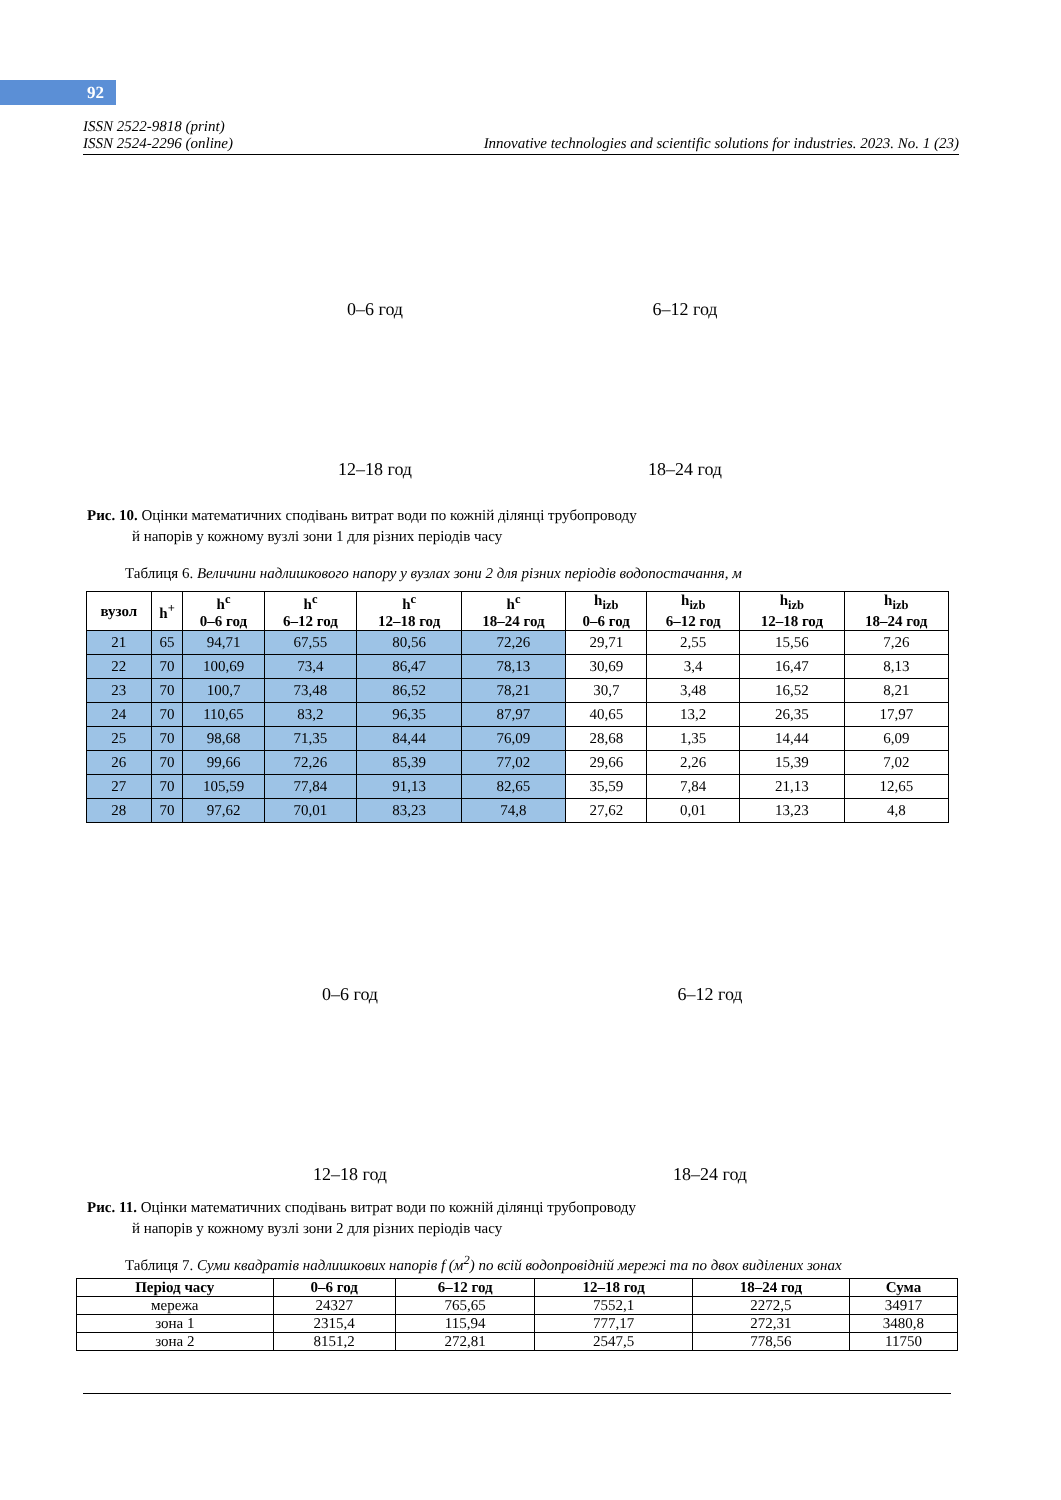92
ISSN 2522-9818 (print)
ISSN 2524-2296 (online) Innovative technologies and scientific solutions for industries. 2023. No. 1 (23)
0–6 год
6–12 год
12–18 год
18–24 год
Рис. 10. Оцінки математичних сподівань витрат води по кожній ділянці трубопроводу
й напорів у кожному вузлі зони 1 для різних періодів часу
Таблиця 6. Величини надлишкового напору у вузлах зони 2 для різних періодів водопостачання, м
| вузол | h<sup>+</sup> | h<sup>c</sup> 0–6 год | h<sup>c</sup> 6–12 год | h<sup>c</sup> 12–18 год | h<sup>c</sup> 18–24 год | h<sub>izb</sub> 0–6 год | h<sub>izb</sub> 6–12 год | h<sub>izb</sub> 12–18 год | h<sub>izb</sub> 18–24 год |
| --- | --- | --- | --- | --- | --- | --- | --- | --- | --- |
| 21 | 65 | 94,71 | 67,55 | 80,56 | 72,26 | 29,71 | 2,55 | 15,56 | 7,26 |
| 22 | 70 | 100,69 | 73,4 | 86,47 | 78,13 | 30,69 | 3,4 | 16,47 | 8,13 |
| 23 | 70 | 100,7 | 73,48 | 86,52 | 78,21 | 30,7 | 3,48 | 16,52 | 8,21 |
| 24 | 70 | 110,65 | 83,2 | 96,35 | 87,97 | 40,65 | 13,2 | 26,35 | 17,97 |
| 25 | 70 | 98,68 | 71,35 | 84,44 | 76,09 | 28,68 | 1,35 | 14,44 | 6,09 |
| 26 | 70 | 99,66 | 72,26 | 85,39 | 77,02 | 29,66 | 2,26 | 15,39 | 7,02 |
| 27 | 70 | 105,59 | 77,84 | 91,13 | 82,65 | 35,59 | 7,84 | 21,13 | 12,65 |
| 28 | 70 | 97,62 | 70,01 | 83,23 | 74,8 | 27,62 | 0,01 | 13,23 | 4,8 |
0–6 год
6–12 год
12–18 год
18–24 год
Рис. 11. Оцінки математичних сподівань витрат води по кожній ділянці трубопроводу
й напорів у кожному вузлі зони 2 для різних періодів часу
Таблиця 7. Суми квадратів надлишкових напорів f (м<sup>2</sup>) по всій водопровідній мережі та по двох виділених зонах
| Період часу | 0–6 год | 6–12 год | 12–18 год | 18–24 год | Сума |
| --- | --- | --- | --- | --- | --- |
| мережа | 24327 | 765,65 | 7552,1 | 2272,5 | 34917 |
| зона 1 | 2315,4 | 115,94 | 777,17 | 272,31 | 3480,8 |
| зона 2 | 8151,2 | 272,81 | 2547,5 | 778,56 | 11750 |